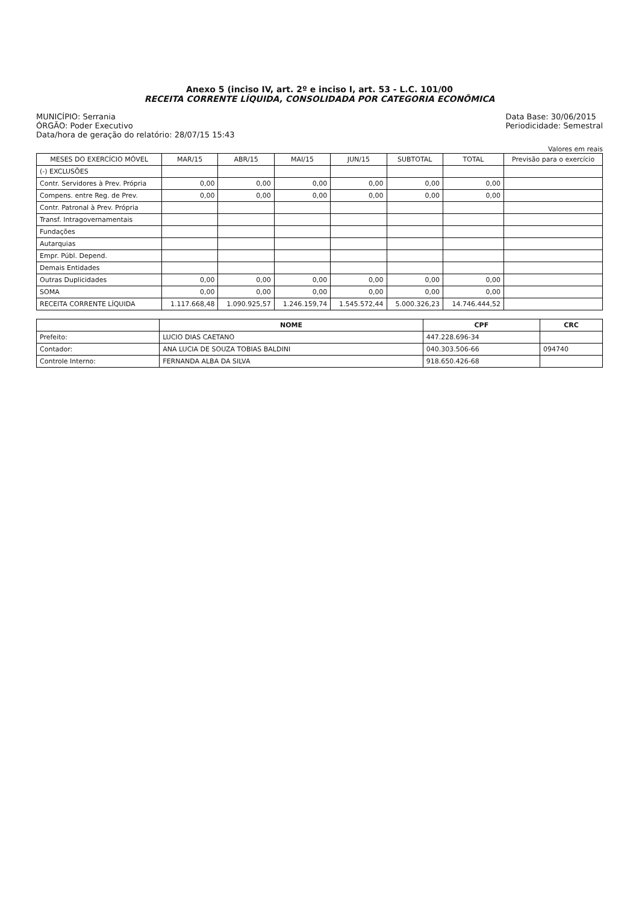Anexo 5 (inciso IV, art. 2º e inciso I, art. 53 - L.C. 101/00
RECEITA CORRENTE LÍQUIDA, CONSOLIDADA POR CATEGORIA ECONÔMICA
MUNICÍPIO: Serrania
ÓRGÃO: Poder Executivo
Data/hora de geração do relatório: 28/07/15 15:43
Data Base: 30/06/2015
Periodicidade: Semestral
Valores em reais
| MESES DO EXERCÍCIO MÓVEL | MAR/15 | ABR/15 | MAI/15 | JUN/15 | SUBTOTAL | TOTAL | Previsão para o exercício |
| --- | --- | --- | --- | --- | --- | --- | --- |
| (-) EXCLUSÕES | | | | | | | |
| Contr. Servidores à Prev. Própria | 0,00 | 0,00 | 0,00 | 0,00 | 0,00 | 0,00 | |
| Compens. entre Reg. de Prev. | 0,00 | 0,00 | 0,00 | 0,00 | 0,00 | 0,00 | |
| Contr. Patronal à Prev. Própria | | | | | | | |
| Transf. Intragovernamentais | | | | | | | |
| Fundações | | | | | | | |
| Autarquias | | | | | | | |
| Empr. Públ. Depend. | | | | | | | |
| Demais Entidades | | | | | | | |
| Outras Duplicidades | 0,00 | 0,00 | 0,00 | 0,00 | 0,00 | 0,00 | |
| SOMA | 0,00 | 0,00 | 0,00 | 0,00 | 0,00 | 0,00 | |
| RECEITA CORRENTE LÍQUIDA | 1.117.668,48 | 1.090.925,57 | 1.246.159,74 | 1.545.572,44 | 5.000.326,23 | 14.746.444,52 | |
| | NOME | CPF | CRC |
| --- | --- | --- | --- |
| Prefeito: | LUCIO DIAS CAETANO | 447.228.696-34 | |
| Contador: | ANA LUCIA DE SOUZA TOBIAS BALDINI | 040.303.506-66 | 094740 |
| Controle Interno: | FERNANDA ALBA DA SILVA | 918.650.426-68 | |